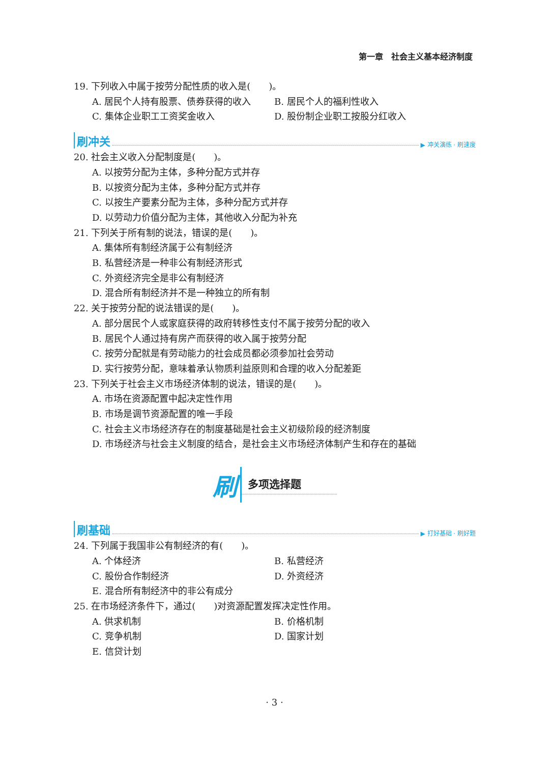第一章　社会主义基本经济制度
19. 下列收入中属于按劳分配性质的收入是(　　)。
A. 居民个人持有股票、债券获得的收入 B. 居民个人的福利性收入
C. 集体企业职工工资奖金收入 D. 股份制企业职工按股分红收入
刷冲关 ▶ 冲关演练 · 刷速度
20. 社会主义收入分配制度是(　　)。
A. 以按劳分配为主体，多种分配方式并存
B. 以按资分配为主体，多种分配方式并存
C. 以按生产要素分配为主体，多种分配方式并存
D. 以劳动力价值分配为主体，其他收入分配为补充
21. 下列关于所有制的说法，错误的是(　　)。
A. 集体所有制经济属于公有制经济
B. 私营经济是一种非公有制经济形式
C. 外资经济完全是非公有制经济
D. 混合所有制经济并不是一种独立的所有制
22. 关于按劳分配的说法错误的是(　　)。
A. 部分居民个人或家庭获得的政府转移性支付不属于按劳分配的收入
B. 居民个人通过持有房产而获得的收入属于按劳分配
C. 按劳分配就是有劳动能力的社会成员都必须参加社会劳动
D. 实行按劳分配，意味着承认物质利益原则和合理的收入分配差距
23. 下列关于社会主义市场经济体制的说法，错误的是(　　)。
A. 市场在资源配置中起决定性作用
B. 市场是调节资源配置的唯一手段
C. 社会主义市场经济存在的制度基础是社会主义初级阶段的经济制度
D. 市场经济与社会主义制度的结合，是社会主义市场经济体制产生和存在的基础
刷多项选择题
刷基础 ▶ 打好基础 · 刷好题
24. 下列属于我国非公有制经济的有(　　)。
A. 个体经济 B. 私营经济
C. 股份合作制经济 D. 外资经济
E. 混合所有制经济中的非公有成分
25. 在市场经济条件下，通过(　　)对资源配置发挥决定性作用。
A. 供求机制 B. 价格机制
C. 竞争机制 D. 国家计划
E. 信贷计划
· 3 ·